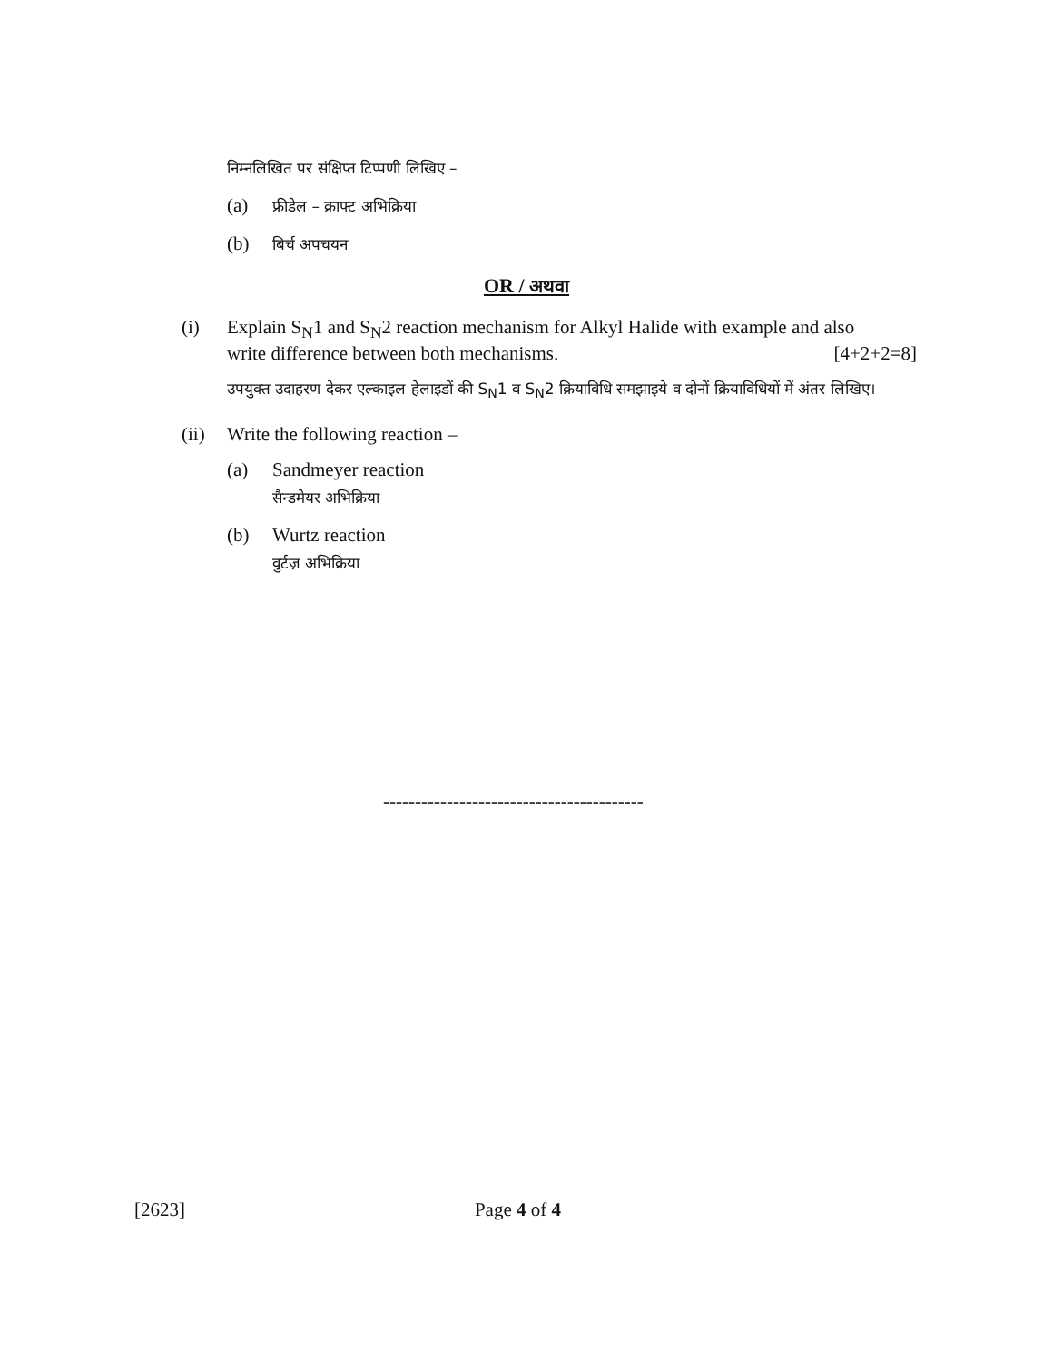निम्नलिखित पर संक्षिप्त टिप्पणी लिखिए –
(a) फ्रीडेल – क्राफ्ट अभिक्रिया
(b) बिर्च अपचयन
OR / अथवा
(i) Explain S<sub>N</sub>1 and S<sub>N</sub>2 reaction mechanism for Alkyl Halide with example and also
write difference between both mechanisms. [4+2+2=8]
उपयुक्त उदाहरण देकर एल्काइल हेलाइडों की S<sub>N</sub>1 व S<sub>N</sub>2 क्रियाविधि समझाइये व दोनों क्रियाविधियों में अंतर लिखिए।
(ii)
Write the following reaction –
(a) Sandmeyer reaction
सैन्डमेयर अभिक्रिया
(b) Wurtz reaction
वुर्टज़ अभिक्रिया
-----------------------------------------
[2623] Page 4 of 4